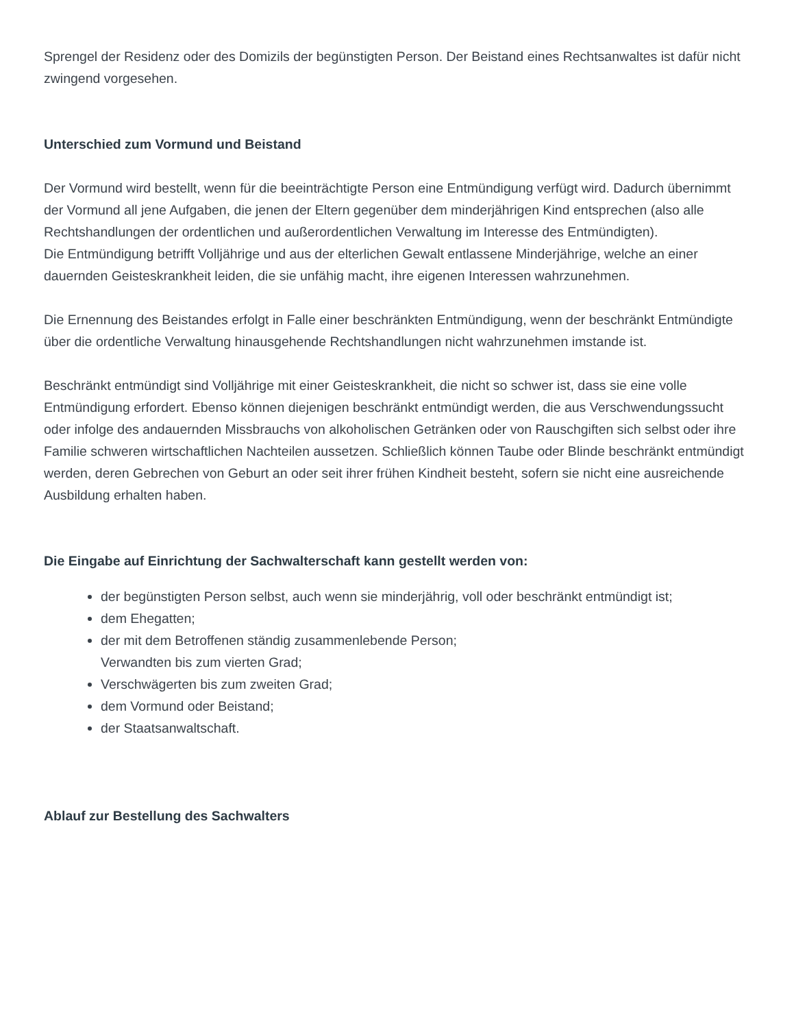Sprengel der Residenz oder des Domizils der begünstigten Person. Der Beistand eines Rechtsanwaltes ist dafür nicht zwingend vorgesehen.
Unterschied zum Vormund und Beistand
Der Vormund wird bestellt, wenn für die beeinträchtigte Person eine Entmündigung verfügt wird. Dadurch übernimmt der Vormund all jene Aufgaben, die jenen der Eltern gegenüber dem minderjährigen Kind entsprechen (also alle Rechtshandlungen der ordentlichen und außerordentlichen Verwaltung im Interesse des Entmündigten).
Die Entmündigung betrifft Volljährige und aus der elterlichen Gewalt entlassene Minderjährige, welche an einer dauernden Geisteskrankheit leiden, die sie unfähig macht, ihre eigenen Interessen wahrzunehmen.
Die Ernennung des Beistandes erfolgt in Falle einer beschränkten Entmündigung, wenn der beschränkt Entmündigte über die ordentliche Verwaltung hinausgehende Rechtshandlungen nicht wahrzunehmen imstande ist.
Beschränkt entmündigt sind Volljährige mit einer Geisteskrankheit, die nicht so schwer ist, dass sie eine volle Entmündigung erfordert. Ebenso können diejenigen beschränkt entmündigt werden, die aus Verschwendungssucht oder infolge des andauernden Missbrauchs von alkoholischen Getränken oder von Rauschgiften sich selbst oder ihre Familie schweren wirtschaftlichen Nachteilen aussetzen. Schließlich können Taube oder Blinde beschränkt entmündigt werden, deren Gebrechen von Geburt an oder seit ihrer frühen Kindheit besteht, sofern sie nicht eine ausreichende Ausbildung erhalten haben.
Die Eingabe auf Einrichtung der Sachwalterschaft kann gestellt werden von:
der begünstigten Person selbst, auch wenn sie minderjährig, voll oder beschränkt entmündigt ist;
dem Ehegatten;
der mit dem Betroffenen ständig zusammenlebende Person;
Verwandten bis zum vierten Grad;
Verschwägerten bis zum zweiten Grad;
dem Vormund oder Beistand;
der Staatsanwaltschaft.
Ablauf zur Bestellung des Sachwalters